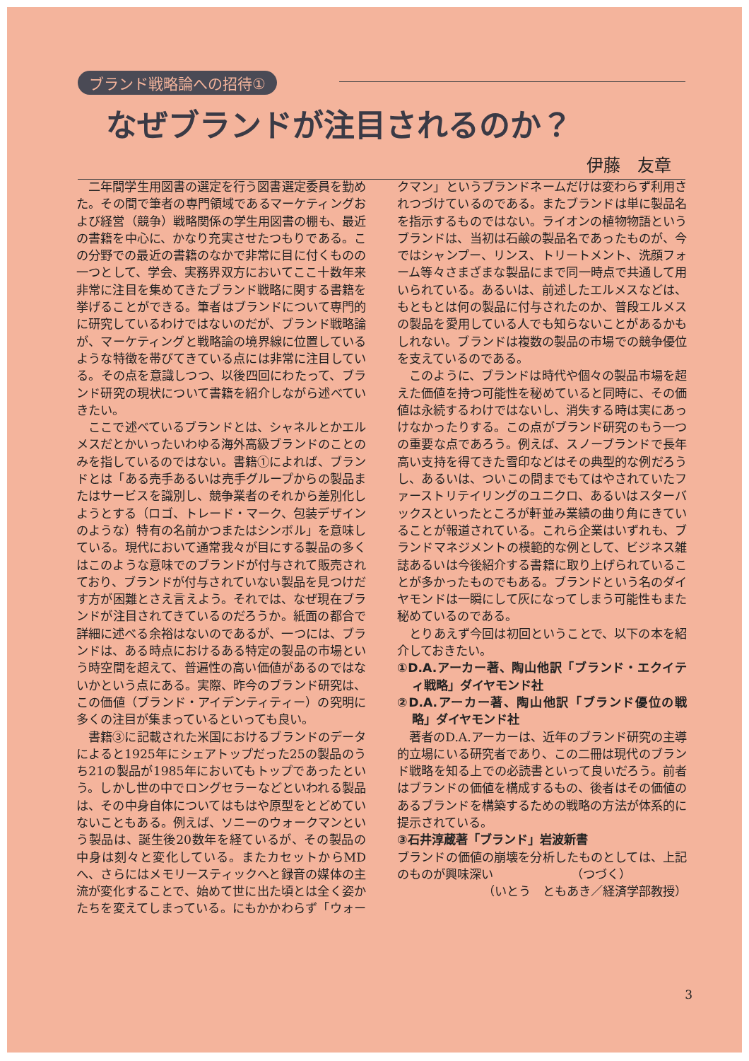ブランド戦略論への招待①
なぜブランドが注目されるのか？
伊藤　友章
二年間学生用図書の選定を行う図書選定委員を勤めた。その間で筆者の専門領域であるマーケティングおよび経営（競争）戦略関係の学生用図書の棚も、最近の書籍を中心に、かなり充実させたつもりである。この分野での最近の書籍のなかで非常に目に付くものの一つとして、学会、実務界双方においてここ十数年来非常に注目を集めてきたブランド戦略に関する書籍を挙げることができる。筆者はブランドについて専門的に研究しているわけではないのだが、ブランド戦略論が、マーケティングと戦略論の境界線に位置しているような特徴を帯びてきている点には非常に注目している。その点を意識しつつ、以後四回にわたって、ブランド研究の現状について書籍を紹介しながら述べていきたい。
ここで述べているブランドとは、シャネルとかエルメスだとかいったいわゆる海外高級ブランドのことのみを指しているのではない。書籍①によれば、ブランドとは「ある売手あるいは売手グループからの製品またはサービスを識別し、競争業者のそれから差別化しようとする（ロゴ、トレード・マーク、包装デザインのような）特有の名前かつまたはシンボル」を意味している。現代において通常我々が目にする製品の多くはこのような意味でのブランドが付与されて販売されており、ブランドが付与されていない製品を見つけだす方が困難とさえ言えよう。それでは、なぜ現在ブランドが注目されてきているのだろうか。紙面の都合で詳細に述べる余裕はないのであるが、一つには、ブランドは、ある時点におけるある特定の製品の市場という時空間を超えて、普遍性の高い価値があるのではないかという点にある。実際、昨今のブランド研究は、この価値（ブランド・アイデンティティー）の究明に多くの注目が集まっているといっても良い。
書籍③に記載された米国におけるブランドのデータによると1925年にシェアトップだった25の製品のうち21の製品が1985年においてもトップであったという。しかし世の中でロングセラーなどといわれる製品は、その中身自体についてはもはや原型をとどめていないこともある。例えば、ソニーのウォークマンという製品は、誕生後20数年を経ているが、その製品の中身は刻々と変化している。またカセットからMDへ、さらにはメモリースティックへと録音の媒体の主流が変化することで、始めて世に出た頃とは全く姿かたちを変えてしまっている。にもかかわらず「ウォークマン」というブランドネームだけは変わらず利用されつづけているのである。またブランドは単に製品名を指示するものではない。ライオンの植物物語というブランドは、当初は石鹸の製品名であったものが、今ではシャンプー、リンス、トリートメント、洗顔フォーム等々さまざまな製品にまで同一時点で共通して用いられている。あるいは、前述したエルメスなどは、もともとは何の製品に付与されたのか、普段エルメスの製品を愛用している人でも知らないことがあるかもしれない。ブランドは複数の製品の市場での競争優位を支えているのである。
このように、ブランドは時代や個々の製品市場を超えた価値を持つ可能性を秘めていると同時に、その価値は永続するわけではないし、消失する時は実にあっけなかったりする。この点がブランド研究のもう一つの重要な点であろう。例えば、スノーブランドで長年高い支持を得てきた雪印などはその典型的な例だろうし、あるいは、ついこの間までもてはやされていたファーストリテイリングのユニクロ、あるいはスターバックスといったところが軒並み業績の曲り角にきていることが報道されている。これら企業はいずれも、ブランドマネジメントの模範的な例として、ビジネス雑誌あるいは今後紹介する書籍に取り上げられていることが多かったものでもある。ブランドという名のダイヤモンドは一瞬にして灰になってしまう可能性もまた秘めているのである。
とりあえず今回は初回ということで、以下の本を紹介しておきたい。
①D.A.アーカー著、陶山他訳「ブランド・エクイティ戦略」ダイヤモンド社
②D.A.アーカー著、陶山他訳「ブランド優位の戦略」ダイヤモンド社
著者のD.A.アーカーは、近年のブランド研究の主導的立場にいる研究者であり、この二冊は現代のブランド戦略を知る上での必読書といって良いだろう。前者はブランドの価値を構成するもの、後者はその価値のあるブランドを構築するための戦略の方法が体系的に提示されている。
③石井淳蔵著「ブランド」岩波新書
ブランドの価値の崩壊を分析したものとしては、上記のものが興味深い　　　　　　　（つづく）
（いとう　ともあき／経済学部教授）
3